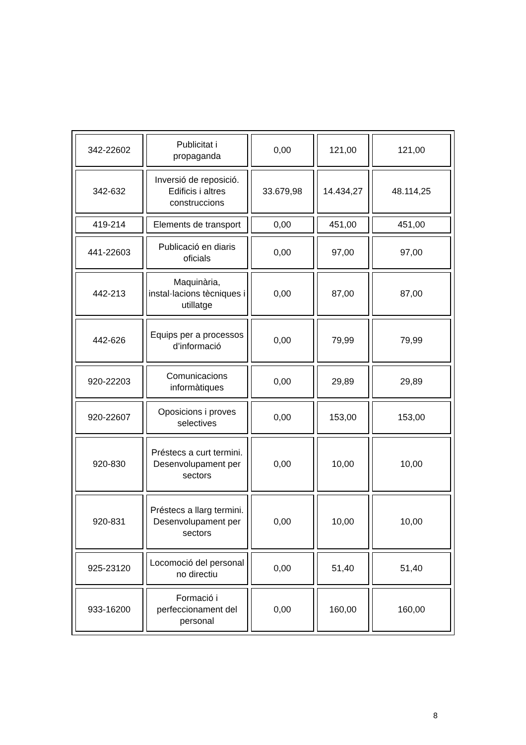| 342-22602 | Publicitat i propaganda | 0,00 | 121,00 | 121,00 |
| 342-632 | Inversió de reposició. Edificis i altres construccions | 33.679,98 | 14.434,27 | 48.114,25 |
| 419-214 | Elements de transport | 0,00 | 451,00 | 451,00 |
| 441-22603 | Publicació en diaris oficials | 0,00 | 97,00 | 97,00 |
| 442-213 | Maquinària, instal·lacions tècniques i utillatge | 0,00 | 87,00 | 87,00 |
| 442-626 | Equips per a processos d’informació | 0,00 | 79,99 | 79,99 |
| 920-22203 | Comunicacions informàtiques | 0,00 | 29,89 | 29,89 |
| 920-22607 | Oposicions i proves selectives | 0,00 | 153,00 | 153,00 |
| 920-830 | Préstecs a curt termini. Desenvolupament per sectors | 0,00 | 10,00 | 10,00 |
| 920-831 | Préstecs a llarg termini. Desenvolupament per sectors | 0,00 | 10,00 | 10,00 |
| 925-23120 | Locomoció del personal no directiu | 0,00 | 51,40 | 51,40 |
| 933-16200 | Formació i perfeccionament del personal | 0,00 | 160,00 | 160,00 |
8